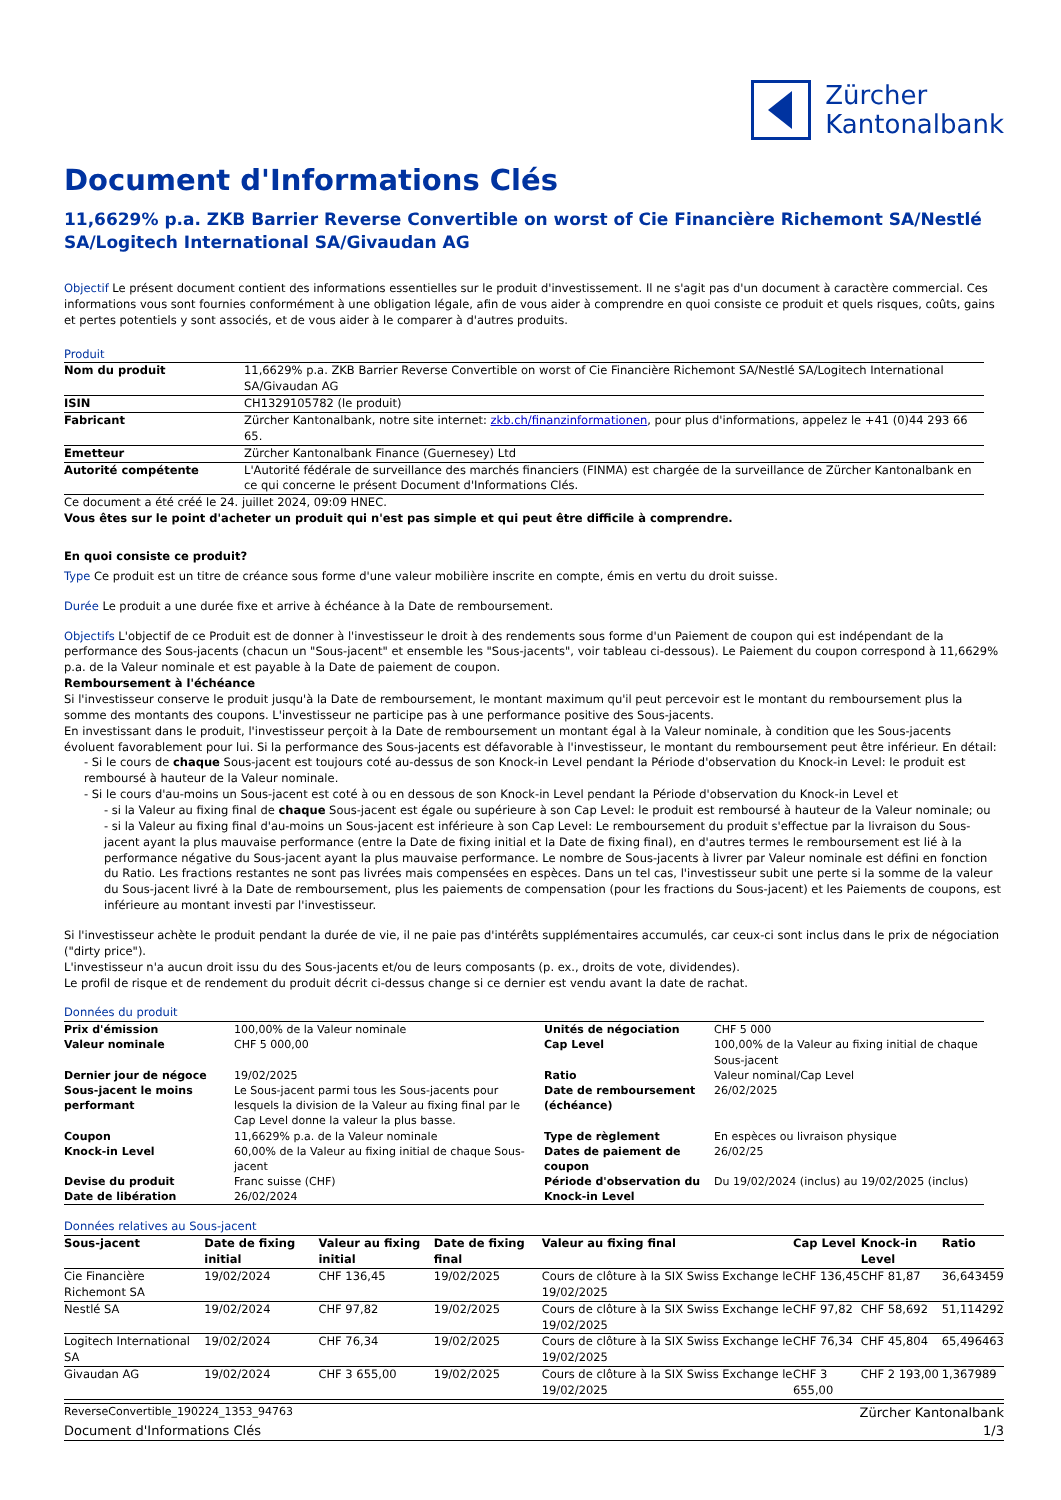Zürcher
Kantonalbank
Document d'Informations Clés
11,6629% p.a. ZKB Barrier Reverse Convertible on worst of Cie Financière Richemont SA/Nestlé SA/Logitech International SA/Givaudan AG
Objectif Le présent document contient des informations essentielles sur le produit d'investissement. Il ne s'agit pas d'un document à caractère commercial. Ces informations vous sont fournies conformément à une obligation légale, afin de vous aider à comprendre en quoi consiste ce produit et quels risques, coûts, gains et pertes potentiels y sont associés, et de vous aider à le comparer à d'autres produits.
Produit
| Nom du produit | 11,6629% p.a. ZKB Barrier Reverse Convertible on worst of Cie Financière Richemont SA/Nestlé SA/Logitech International SA/Givaudan AG |
| ISIN | CH1329105782 (le produit) |
| Fabricant | Zürcher Kantonalbank, notre site internet: zkb.ch/finanzinformationen , pour plus d'informations, appelez le +41 (0)44 293 66 65. |
| Emetteur | Zürcher Kantonalbank Finance (Guernesey) Ltd |
| Autorité compétente | L'Autorité fédérale de surveillance des marchés financiers (FINMA) est chargée de la surveillance de Zürcher Kantonalbank en ce qui concerne le présent Document d'Informations Clés. |
Ce document a été créé le 24. juillet 2024, 09:09 HNEC.
Vous êtes sur le point d'acheter un produit qui n'est pas simple et qui peut être difficile à comprendre.
En quoi consiste ce produit?
Type Ce produit est un titre de créance sous forme d'une valeur mobilière inscrite en compte, émis en vertu du droit suisse.
Durée Le produit a une durée fixe et arrive à échéance à la Date de remboursement.
Objectifs L'objectif de ce Produit est de donner à l'investisseur le droit à des rendements sous forme d'un Paiement de coupon qui est indépendant de la performance des Sous-jacents (chacun un "Sous-jacent" et ensemble les "Sous-jacents", voir tableau ci-dessous). Le Paiement du coupon correspond à 11,6629% p.a. de la Valeur nominale et est payable à la Date de paiement de coupon.
Remboursement à l'échéance
Si l'investisseur conserve le produit jusqu'à la Date de remboursement, le montant maximum qu'il peut percevoir est le montant du remboursement plus la somme des montants des coupons. L'investisseur ne participe pas à une performance positive des Sous-jacents.
En investissant dans le produit, l'investisseur perçoit à la Date de remboursement un montant égal à la Valeur nominale, à condition que les Sous-jacents évoluent favorablement pour lui. Si la performance des Sous-jacents est défavorable à l'investisseur, le montant du remboursement peut être inférieur. En détail:
- Si le cours de chaque Sous-jacent est toujours coté au-dessus de son Knock-in Level pendant la Période d'observation du Knock-in Level: le produit est remboursé à hauteur de la Valeur nominale.
- Si le cours d'au-moins un Sous-jacent est coté à ou en dessous de son Knock-in Level pendant la Période d'observation du Knock-in Level et
- si la Valeur au fixing final de chaque Sous-jacent est égale ou supérieure à son Cap Level: le produit est remboursé à hauteur de la Valeur nominale; ou
- si la Valeur au fixing final d'au-moins un Sous-jacent est inférieure à son Cap Level: Le remboursement du produit s'effectue par la livraison du Sous-jacent ayant la plus mauvaise performance (entre la Date de fixing initial et la Date de fixing final), en d'autres termes le remboursement est lié à la performance négative du Sous-jacent ayant la plus mauvaise performance. Le nombre de Sous-jacents à livrer par Valeur nominale est défini en fonction du Ratio. Les fractions restantes ne sont pas livrées mais compensées en espèces. Dans un tel cas, l'investisseur subit une perte si la somme de la valeur du Sous-jacent livré à la Date de remboursement, plus les paiements de compensation (pour les fractions du Sous-jacent) et les Paiements de coupons, est inférieure au montant investi par l'investisseur.
Si l'investisseur achète le produit pendant la durée de vie, il ne paie pas d'intérêts supplémentaires accumulés, car ceux-ci sont inclus dans le prix de négociation ("dirty price").
L'investisseur n'a aucun droit issu du des Sous-jacents et/ou de leurs composants (p. ex., droits de vote, dividendes).
Le profil de risque et de rendement du produit décrit ci-dessus change si ce dernier est vendu avant la date de rachat.
Données du produit
| Prix d'émission | 100,00% de la Valeur nominale | Unités de négociation | CHF 5 000 |
| Valeur nominale | CHF 5 000,00 | Cap Level | 100,00% de la Valeur au fixing initial de chaque Sous-jacent |
| Dernier jour de négoce | 19/02/2025 | Ratio | Valeur nominal/Cap Level |
| Sous-jacent le moins performant | Le Sous-jacent parmi tous les Sous-jacents pour lesquels la division de la Valeur au fixing final par le Cap Level donne la valeur la plus basse. | Date de remboursement (échéance) | 26/02/2025 |
| Coupon | 11,6629% p.a. de la Valeur nominale | Type de règlement | En espèces ou livraison physique |
| Knock-in Level | 60,00% de la Valeur au fixing initial de chaque Sous-jacent | Dates de paiement de coupon | 26/02/25 |
| Devise du produit | Franc suisse (CHF) | Période d'observation du Knock-in Level | Du 19/02/2024 (inclus) au 19/02/2025 (inclus) |
| Date de libération | 26/02/2024 | | |
Données relatives au Sous-jacent
| Sous-jacent | Date de fixing initial | Valeur au fixing initial | Date de fixing final | Valeur au fixing final | Cap Level | Knock-in Level | Ratio |
| --- | --- | --- | --- | --- | --- | --- | --- |
| Cie Financière Richemont SA | 19/02/2024 | CHF 136,45 | 19/02/2025 | Cours de clôture à la SIX Swiss Exchange le 19/02/2025 | CHF 136,45 | CHF 81,87 | 36,643459 |
| Nestlé SA | 19/02/2024 | CHF 97,82 | 19/02/2025 | Cours de clôture à la SIX Swiss Exchange le 19/02/2025 | CHF 97,82 | CHF 58,692 | 51,114292 |
| Logitech International SA | 19/02/2024 | CHF 76,34 | 19/02/2025 | Cours de clôture à la SIX Swiss Exchange le 19/02/2025 | CHF 76,34 | CHF 45,804 | 65,496463 |
| Givaudan AG | 19/02/2024 | CHF 3 655,00 | 19/02/2025 | Cours de clôture à la SIX Swiss Exchange le 19/02/2025 | CHF 3 655,00 | CHF 2 193,00 | 1,367989 |
ReverseConvertible_190224_1353_94763 Zürcher Kantonalbank
Document d'Informations Clés 1/3